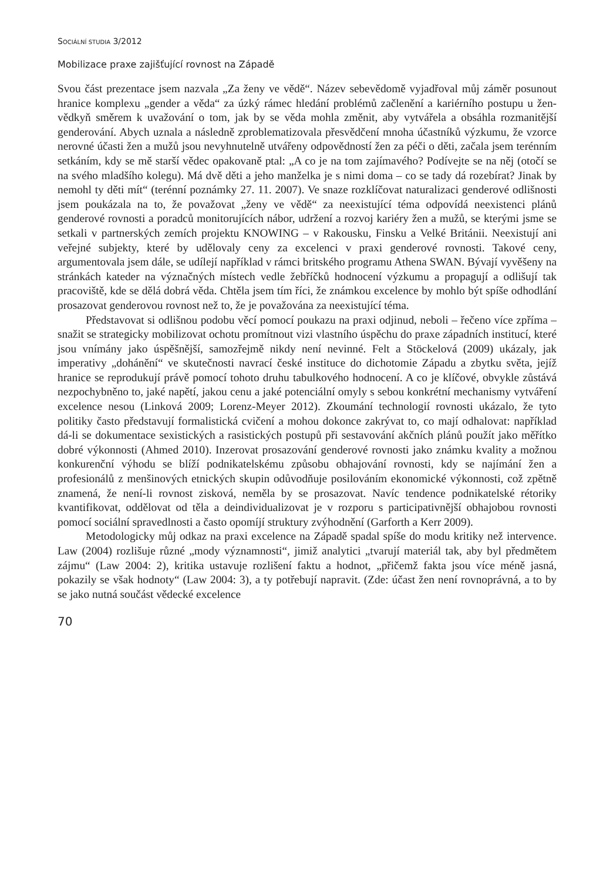SOCIÁLNÍ STUDIA 3/2012
Mobilizace praxe zajišťující rovnost na Západě
Svou část prezentace jsem nazvala „Za ženy ve vědě“. Název sebevědomě vyjadřoval můj záměr posunout hranice komplexu „gender a věda“ za úzký rámec hledání problémů začlenění a kariérního postupu u žen-vědkyň směrem k uvažování o tom, jak by se věda mohla změnit, aby vytvářela a obsáhla rozmanitější genderování. Abych uznala a následně zproblematizovala přesvědčení mnoha účastníků výzkumu, že vzorce nerovné účasti žen a mužů jsou nevyhnutelně utvářeny odpovědností žen za péči o děti, začala jsem terénním setkáním, kdy se mě starší vědec opakovaně ptal: „A co je na tom zajímavého? Podívejte se na něj (otočí se na svého mladšího kolegu). Má dvě děti a jeho manželka je s nimi doma – co se tady dá rozebírat? Jinak by nemohl ty děti mít“ (terénní poznámky 27. 11. 2007). Ve snaze rozklíčovat naturalizaci genderové odlišnosti jsem poukázala na to, že považovat „ženy ve vědě“ za neexistující téma odpovídá neexistenci plánů genderové rovnosti a poradců monitorujících nábor, udržení a rozvoj kariéry žen a mužů, se kterými jsme se setkali v partnerských zemích projektu KNOWING – v Rakousku, Finsku a Velké Británii. Neexistují ani veřejné subjekty, které by udělovaly ceny za excelenci v praxi genderové rovnosti. Takové ceny, argumentovala jsem dále, se udílejí například v rámci britského programu Athena SWAN. Bývají vyvěšeny na stránkách kateder na význačných místech vedle žebříčků hodnocení výzkumu a propagují a odlišují tak pracoviště, kde se dělá dobrá věda. Chtěla jsem tím říci, že známkou excelence by mohlo být spíše odhodlání prosazovat genderovou rovnost než to, že je považována za neexistující téma.
Představovat si odlišnou podobu věcí pomocí poukazu na praxi odjinud, neboli – řečeno více zpříma – snažit se strategicky mobilizovat ochotu promítnout vizi vlastního úspěchu do praxe západních institucí, které jsou vnímány jako úspěšnější, samozřejmě nikdy není nevinné. Felt a Stöckelová (2009) ukázaly, jak imperativy „dohánění“ ve skutečnosti navrací české instituce do dichotomie Západu a zbytku světa, jejíž hranice se reprodukují právě pomocí tohoto druhu tabulkového hodnocení. A co je klíčové, obvykle zůstává nezpochybněno to, jaké napětí, jakou cenu a jaké potenciální omyly s sebou konkrétní mechanismy vytváření excelence nesou (Linková 2009; Lorenz-Meyer 2012). Zkoumání technologií rovnosti ukázalo, že tyto politiky často představují formalistická cvičení a mohou dokonce zakrývat to, co mají odhalovat: například dá-li se dokumentace sexistických a rasistických postupů při sestavování akčních plánů použít jako měřítko dobré výkonnosti (Ahmed 2010). Inzerovat prosazování genderové rovnosti jako známku kvality a možnou konkurenční výhodu se blíží podnikatelskému způsobu obhajování rovnosti, kdy se najímání žen a profesionálů z menšinových etnických skupin odůvodňuje posilováním ekonomické výkonnosti, což zpětně znamená, že není-li rovnost zisková, neměla by se prosazovat. Navíc tendence podnikatelské rétoriky kvantifikovat, oddělovat od těla a deindividualizovat je v rozporu s participativnější obhajobou rovnosti pomocí sociální spravedlnosti a často opomíjí struktury zvýhodnění (Garforth a Kerr 2009).
Metodologicky můj odkaz na praxi excelence na Západě spadal spíše do modu kritiky než intervence. Law (2004) rozlišuje různé „mody významnosti“, jimiž analytici „tvarují materiál tak, aby byl předmětem zájmu“ (Law 2004: 2), kritika ustavuje rozlišení faktu a hodnot, „přičemž fakta jsou více méně jasná, pokazily se však hodnoty“ (Law 2004: 3), a ty potřebují napravit. (Zde: účast žen není rovnoprávná, a to by se jako nutná součást vědecké excelence
70